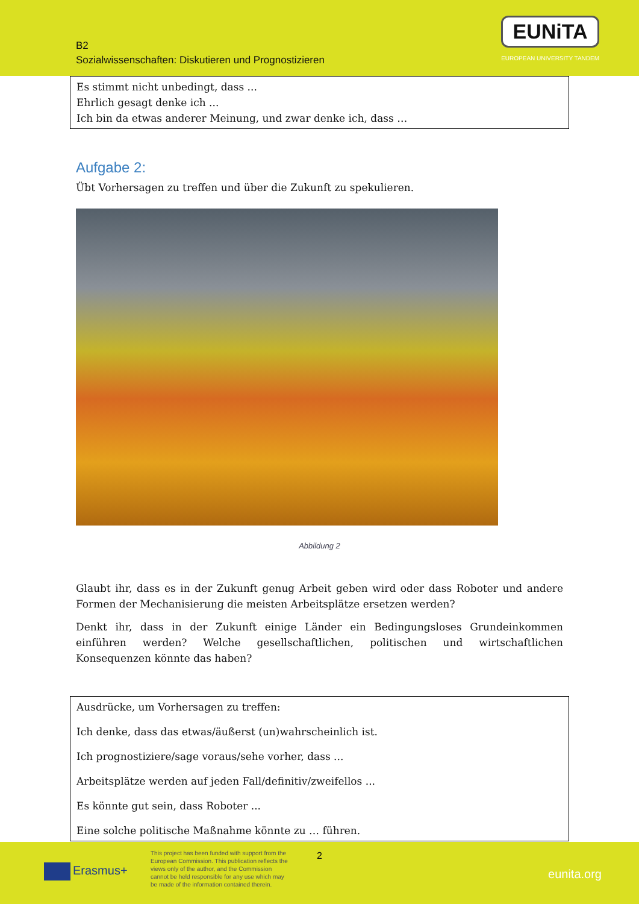B2
Sozialwissenschaften: Diskutieren und Prognostizieren
EUNiTA
EUROPEAN UNIVERSITY TANDEM
Es stimmt nicht unbedingt, dass ...
Ehrlich gesagt denke ich ...
Ich bin da etwas anderer Meinung, und zwar denke ich, dass …
Aufgabe 2:
Übt Vorhersagen zu treffen und über die Zukunft zu spekulieren.
Abbildung 2
Glaubt ihr, dass es in der Zukunft genug Arbeit geben wird oder dass Roboter und andere Formen der Mechanisierung die meisten Arbeitsplätze ersetzen werden?
Denkt ihr, dass in der Zukunft einige Länder ein Bedingungsloses Grundeinkommen einführen werden? Welche gesellschaftlichen, politischen und wirtschaftlichen Konsequenzen könnte das haben?
Ausdrücke, um Vorhersagen zu treffen:
Ich denke, dass das etwas/äußerst (un)wahrscheinlich ist.
Ich prognostiziere/sage voraus/sehe vorher, dass ...
Arbeitsplätze werden auf jeden Fall/definitiv/zweifellos ...
Es könnte gut sein, dass Roboter ...
Eine solche politische Maßnahme könnte zu … führen.
Erasmus+
This project has been funded with support from the European Commission. This publication reflects the views only of the author, and the Commission cannot be held responsible for any use which may be made of the information contained therein.
2
eunita.org